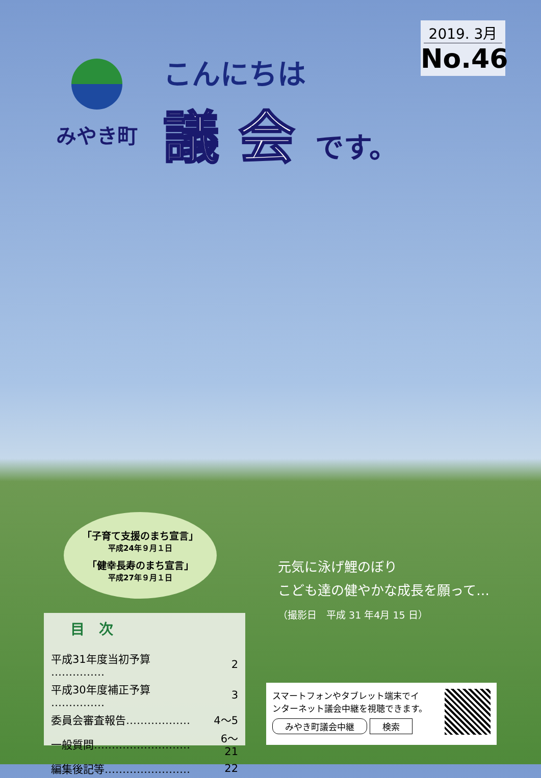2019. 3月
No.46
みやき町
こんにちは
議 会
です。
「子育て支援のまち宣言」
平成24年９月１日
「健幸長寿のまち宣言」
平成27年９月１日
元気に泳げ鯉のぼり
こども達の健やかな成長を願って…
（撮影日　平成 31 年4月 15 日）
目　次
| 平成31年度当初予算 …………… | 2 |
| 平成30年度補正予算 …………… | 3 |
| 委員会審査報告……………… | 4～5 |
| 一般質問……………………… | 6～21 |
| 編集後記等…………………… | 22 |
スマートフォンやタブレット端末でイ
ンターネット議会中継を視聴できます。
みやき町議会中継 検索